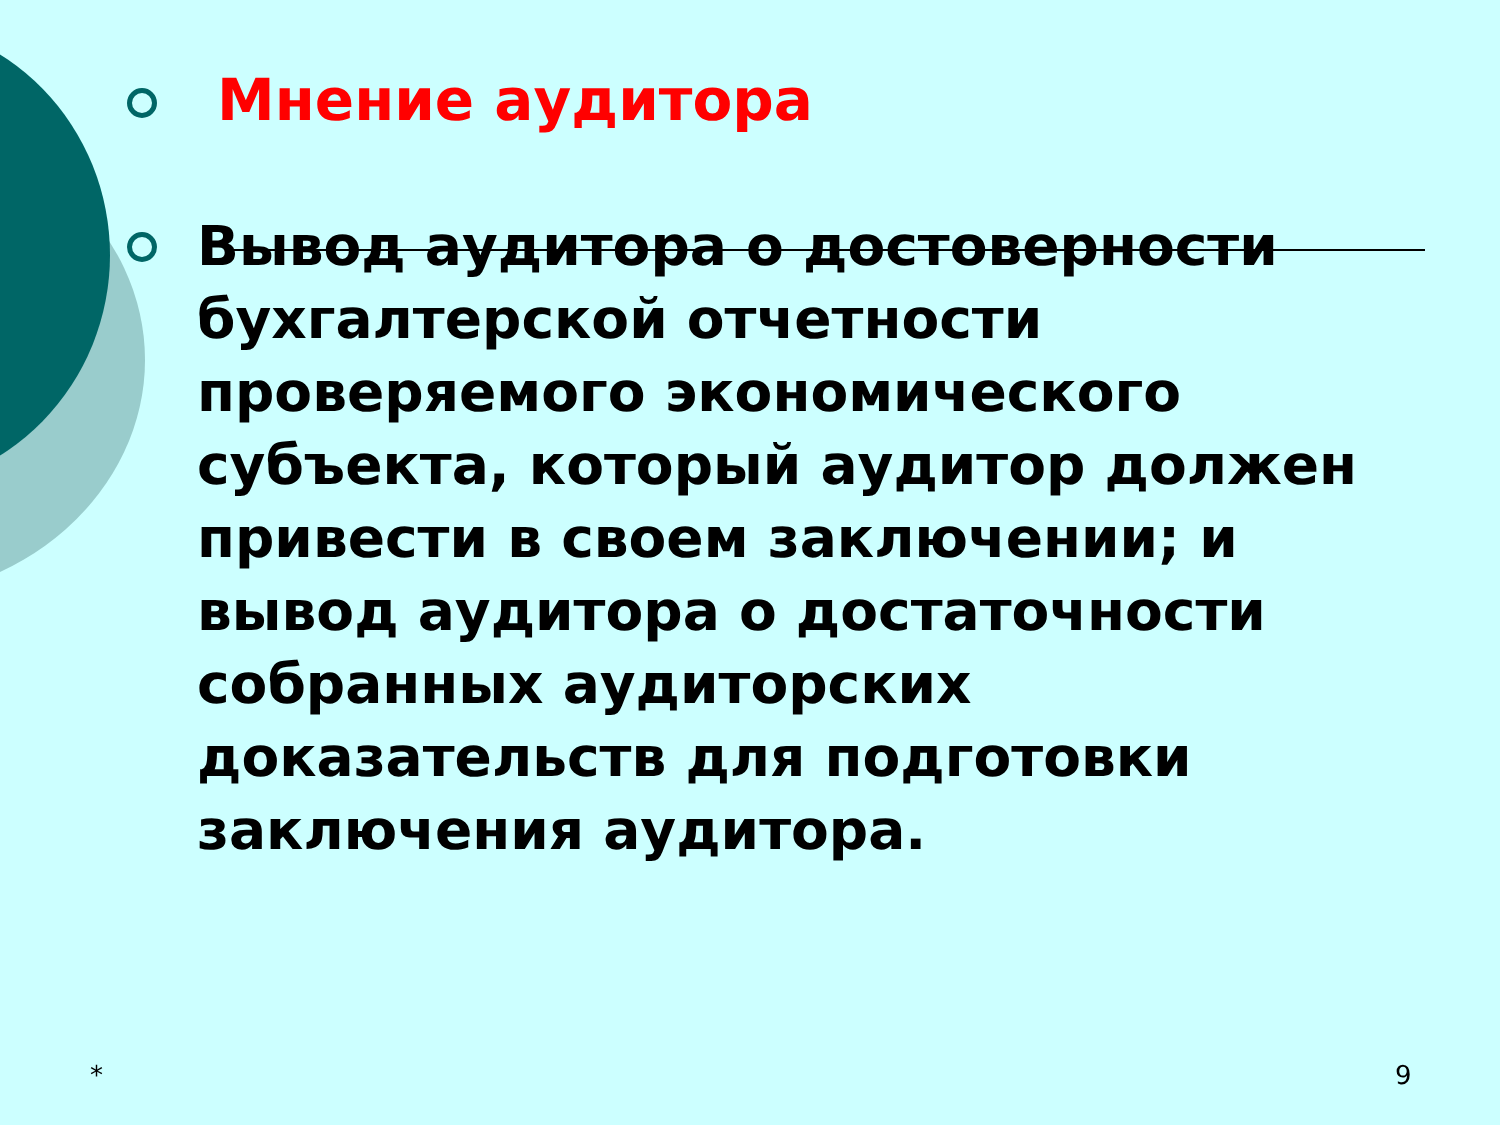Мнение аудитора
Вывод аудитора о достоверности бухгалтерской отчетности проверяемого экономического субъекта, который аудитор должен привести в своем заключении; и вывод аудитора о достаточности собранных аудиторских доказательств для подготовки заключения аудитора.
* 9